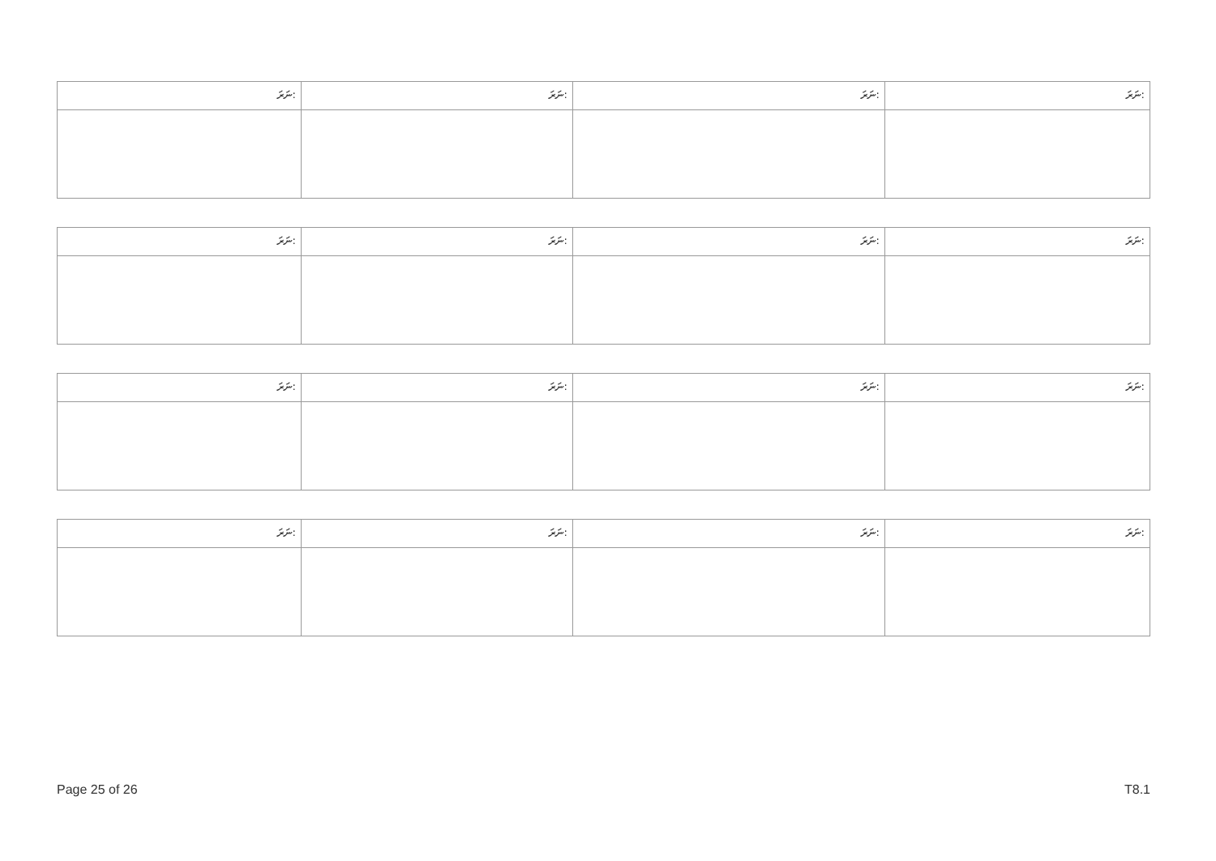| ނަރަ: | ނަރަ: | ނަރަ: | ނަރަ: |
| ނަރަ: | ނަރަ: | ނަރަ: | ނަރަ: |
| ނަރަ: | ނަރަ: | ނަރަ: | ނަރަ: |
| ނަރަ: | ނަރަ: | ނަރަ: | ނަރަ: |
Page 25 of 26 T8.1